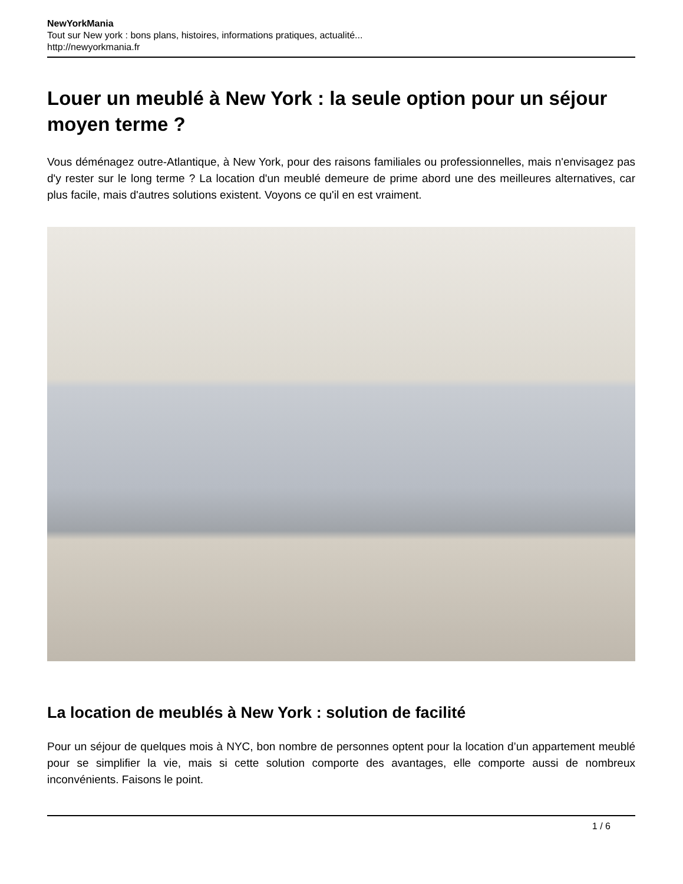NewYorkMania
Tout sur New york : bons plans, histoires, informations pratiques, actualité...
http://newyorkmania.fr
Louer un meublé à New York : la seule option pour un séjour moyen terme ?
Vous déménagez outre-Atlantique, à New York, pour des raisons familiales ou professionnelles, mais n'envisagez pas d'y rester sur le long terme ? La location d'un meublé demeure de prime abord une des meilleures alternatives, car plus facile, mais d'autres solutions existent. Voyons ce qu'il en est vraiment.
La location de meublés à New York : solution de facilité
Pour un séjour de quelques mois à NYC, bon nombre de personnes optent pour la location d’un appartement meublé pour se simplifier la vie, mais si cette solution comporte des avantages, elle comporte aussi de nombreux inconvénients. Faisons le point.
1 / 6